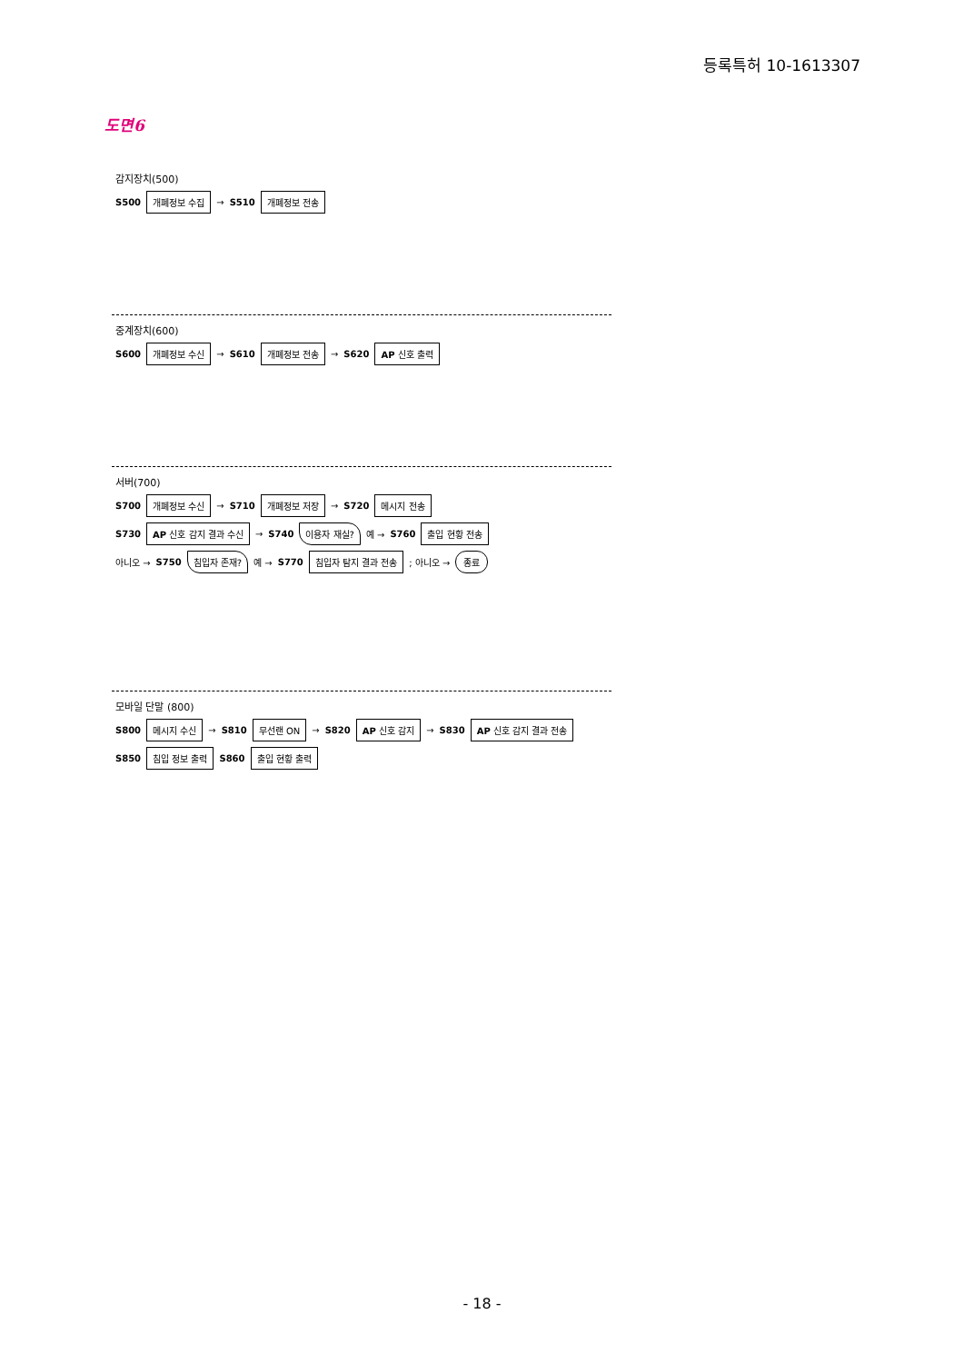등록특허 10-1613307
도면6
감지장치(500)
S500 개폐정보 수집 → S510 개폐정보 전송
중계장치(600)
S600 개폐정보 수신 → S610 개폐정보 전송 → S620 AP 신호 출력
서버(700)
S700 개폐정보 수신 → S710 개폐정보 저장 → S720 메시지 전송
S730 AP 신호 감지 결과 수신 → S740 이용자 재실? 예 → S760 출입 현황 전송
아니오 → S750 침입자 존재? 예 → S770 침입자 탐지 결과 전송 ; 아니오 → 종료
모바일 단말 (800)
S800 메시지 수신 → S810 무선랜 ON → S820 AP 신호 감지 → S830 AP 신호 감지 결과 전송
S850 침입 정보 출력 S860 출입 현황 출력
- 18 -